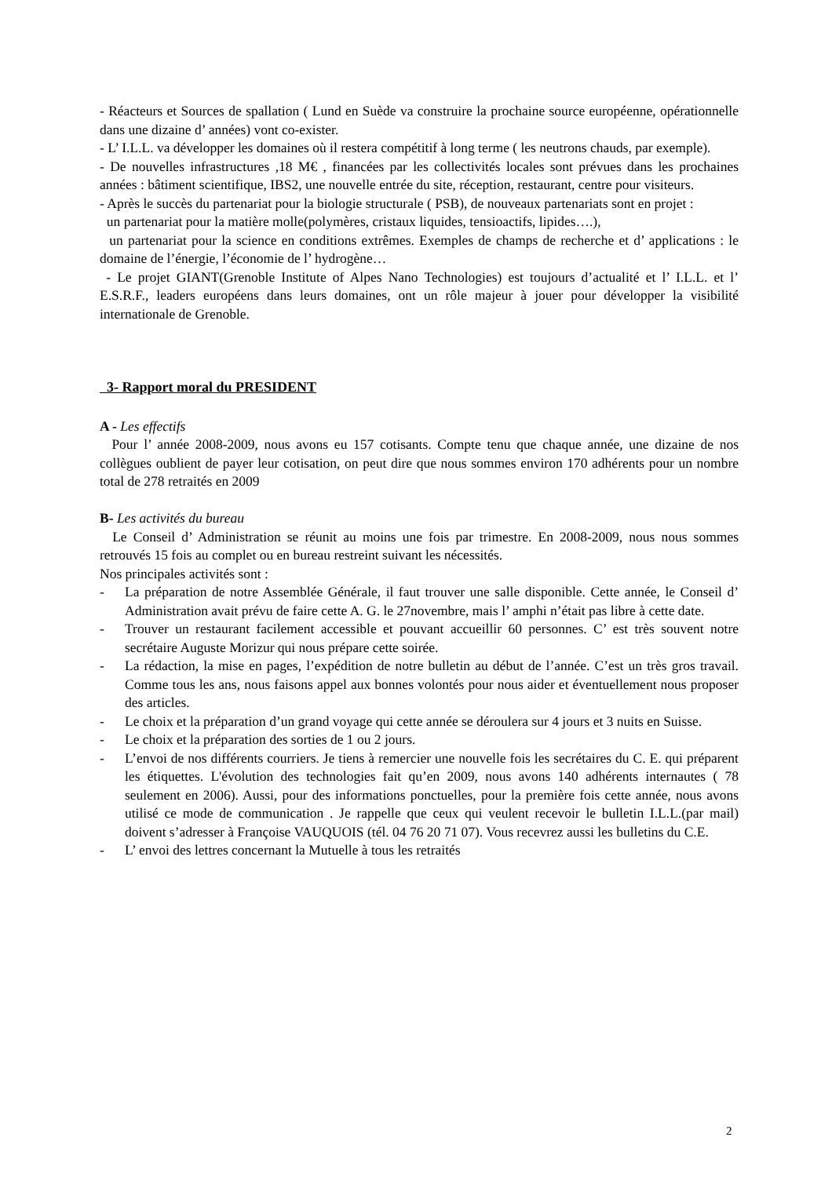- Réacteurs et Sources de spallation ( Lund en Suède va construire la prochaine source européenne, opérationnelle dans une dizaine d’ années) vont co-exister.
- L’ I.L.L. va développer les domaines où il restera compétitif à long terme ( les neutrons chauds, par exemple).
- De nouvelles infrastructures ,18 M€ , financées par les collectivités locales sont prévues dans les prochaines années : bâtiment scientifique, IBS2, une nouvelle entrée du site, réception, restaurant, centre pour visiteurs.
- Après le succès du partenariat pour la biologie structurale ( PSB), de nouveaux partenariats sont en projet :
un partenariat pour la matière molle(polymères, cristaux liquides, tensioactifs, lipides….),
un partenariat pour la science en conditions extrêmes. Exemples de champs de recherche et d’ applications : le domaine de l’énergie, l’économie de l’ hydrogène…
- Le projet GIANT(Grenoble Institute of Alpes Nano Technologies) est toujours d’actualité et l’ I.L.L. et l’ E.S.R.F., leaders européens dans leurs domaines, ont un rôle majeur à jouer pour développer la visibilité internationale de Grenoble.
3- Rapport moral du PRESIDENT
A - Les effectifs
Pour l’ année 2008-2009, nous avons eu 157 cotisants. Compte tenu que chaque année, une dizaine de nos collègues oublient de payer leur cotisation, on peut dire que nous sommes environ 170 adhérents pour un nombre total de 278 retraités en 2009
B- Les activités du bureau
Le Conseil d’ Administration se réunit au moins une fois par trimestre. En 2008-2009, nous nous sommes retrouvés 15 fois au complet ou en bureau restreint suivant les nécessités.
Nos principales activités sont :
- La préparation de notre Assemblée Générale, il faut trouver une salle disponible. Cette année, le Conseil d’ Administration avait prévu de faire cette A. G. le 27novembre, mais l’ amphi n’était pas libre à cette date.
- Trouver un restaurant facilement accessible et pouvant accueillir 60 personnes. C’ est très souvent notre secrétaire Auguste Morizur qui nous prépare cette soirée.
- La rédaction, la mise en pages, l’expédition de notre bulletin au début de l’année. C’est un très gros travail. Comme tous les ans, nous faisons appel aux bonnes volontés pour nous aider et éventuellement nous proposer des articles.
- Le choix et la préparation d’un grand voyage qui cette année se déroulera sur 4 jours et 3 nuits en Suisse.
- Le choix et la préparation des sorties de 1 ou 2 jours.
- L’envoi de nos différents courriers. Je tiens à remercier une nouvelle fois les secrétaires du C. E. qui préparent les étiquettes. L'évolution des technologies fait qu’en 2009, nous avons 140 adhérents internautes ( 78 seulement en 2006). Aussi, pour des informations ponctuelles, pour la première fois cette année, nous avons utilisé ce mode de communication . Je rappelle que ceux qui veulent recevoir le bulletin I.L.L.(par mail) doivent s’adresser à Françoise VAUQUOIS (tél. 04 76 20 71 07). Vous recevrez aussi les bulletins du C.E.
- L’ envoi des lettres concernant la Mutuelle à tous les retraités
2